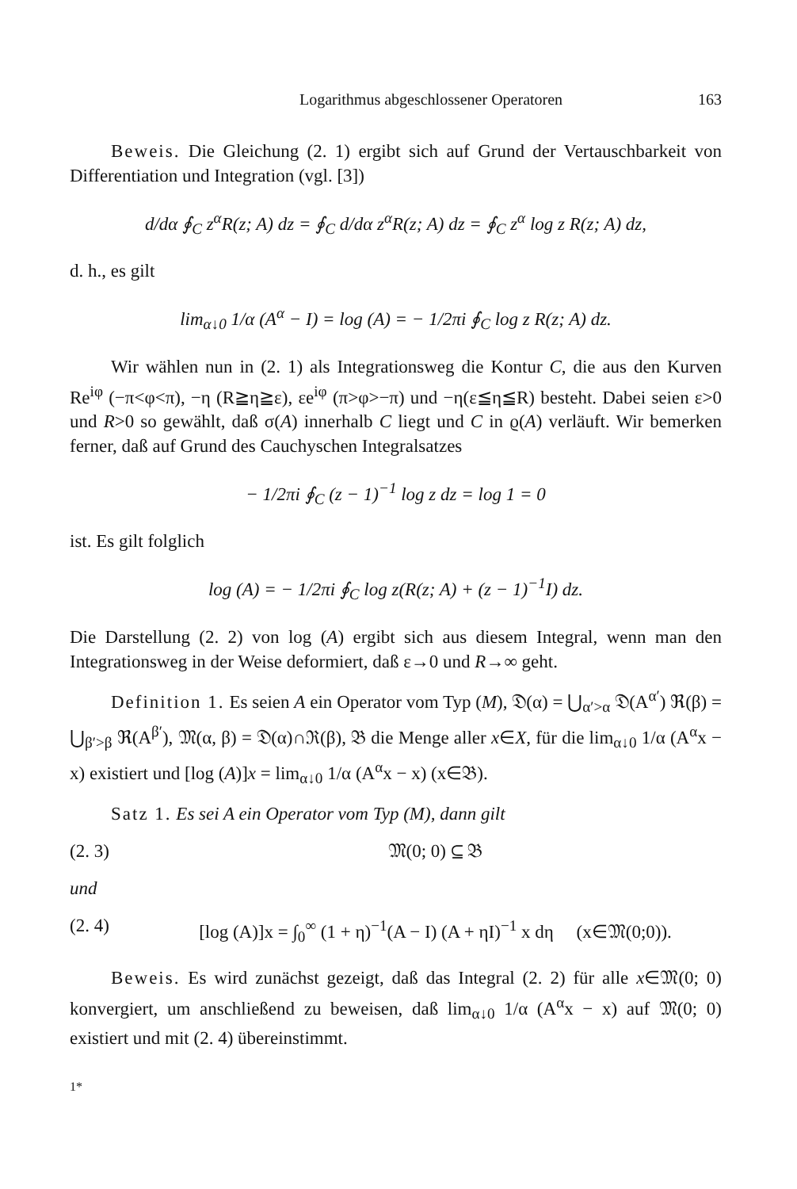Logarithmus abgeschlossener Operatoren 163
Beweis. Die Gleichung (2. 1) ergibt sich auf Grund der Vertauschbarkeit von Differentiation und Integration (vgl. [3])
d/dα ∮<sub>C</sub> z<sup>α</sup>R(z; A) dz = ∮<sub>C</sub> d/dα z<sup>α</sup>R(z; A) dz = ∮<sub>C</sub> z<sup>α</sup> log z R(z; A) dz,
d. h., es gilt
lim<sub>α↓0</sub> 1/α (A<sup>α</sup> − I) = log (A) = − 1/2πi ∮<sub>C</sub> log z R(z; A) dz.
Wir wählen nun in (2. 1) als Integrationsweg die Kontur C, die aus den Kurven Re<sup>iφ</sup> (−π<φ<π), −η (R≧η≧ε), εe<sup>iφ</sup> (π>φ>−π) und −η(ε≦η≦R) besteht. Dabei seien ε>0 und R>0 so gewählt, daß σ(A) innerhalb C liegt und C in ϱ(A) verläuft. Wir bemerken ferner, daß auf Grund des Cauchyschen Integralsatzes
− 1/2πi ∮<sub>C</sub> (z − 1)<sup>−1</sup> log z dz = log 1 = 0
ist. Es gilt folglich
log (A) = − 1/2πi ∮<sub>C</sub> log z(R(z; A) + (z − 1)<sup>−1</sup>I) dz.
Die Darstellung (2. 2) von log (A) ergibt sich aus diesem Integral, wenn man den Integrationsweg in der Weise deformiert, daß ε→0 und R→∞ geht.
Definition 1. Es seien A ein Operator vom Typ (M), 𝔇(α) = ⋃<sub>α′>α</sub> 𝔇(A<sup>α′</sup>) ℜ(β) = ⋃<sub>β′>β</sub> ℜ(A<sup>β′</sup>), 𝔐(α, β) = 𝔇(α)∩ℜ(β), 𝔅 die Menge aller x∈X, für die lim<sub>α↓0</sub> 1/α (A<sup>α</sup>x − x) existiert und [log (A)]x = lim<sub>α↓0</sub> 1/α (A<sup>α</sup>x − x) (x∈𝔅).
Satz 1. Es sei A ein Operator vom Typ (M), dann gilt
(2. 3) 𝔐(0; 0) ⊆ 𝔅
und
(2. 4) [log (A)]x = ∫<sub>0</sub><sup>∞</sup> (1 + η)<sup>−1</sup>(A − I) (A + ηI)<sup>−1</sup> x dη (x∈𝔐(0;0)).
Beweis. Es wird zunächst gezeigt, daß das Integral (2. 2) für alle x∈𝔐(0; 0) konvergiert, um anschließend zu beweisen, daß lim<sub>α↓0</sub> 1/α (A<sup>α</sup>x − x) auf 𝔐(0; 0) existiert und mit (2. 4) übereinstimmt.
1*